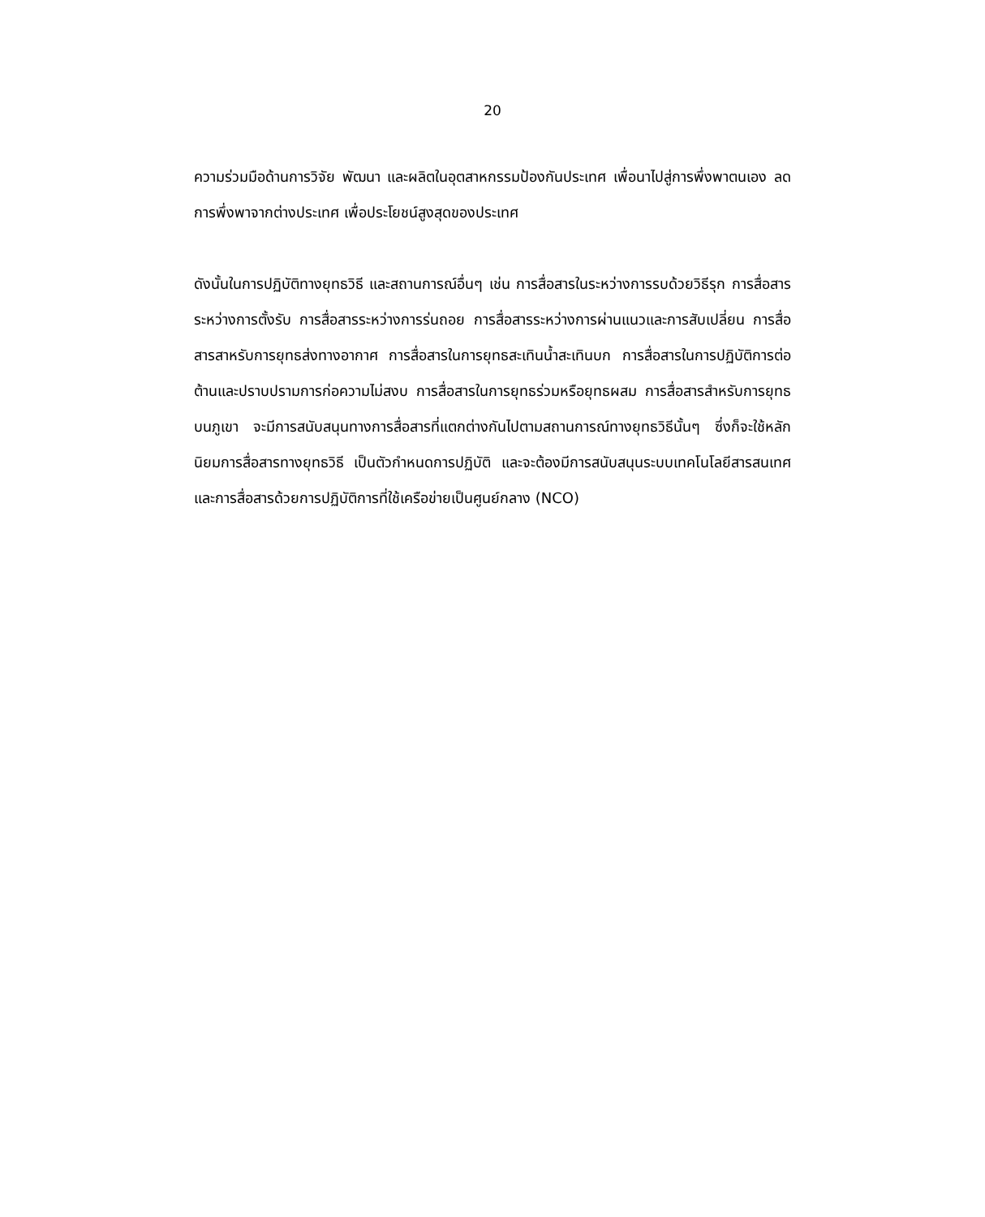20
ความร่วมมือด้านการวิจัย พัฒนา และผลิตในอุตสาหกรรมป้องกันประเทศ เพื่อนาไปสู่การพึ่งพาตนเอง ลดการพึ่งพาจากต่างประเทศ เพื่อประโยชน์สูงสุดของประเทศ
ดังนั้นในการปฏิบัติทางยุทธวิธี และสถานการณ์อื่นๆ เช่น การสื่อสารในระหว่างการรบด้วยวิธีรุก การสื่อสารระหว่างการตั้งรับ การสื่อสารระหว่างการร่นถอย การสื่อสารระหว่างการผ่านแนวและการสับเปลี่ยน การสื่อสารสาหรับการยุทธส่งทางอากาศ การสื่อสารในการยุทธสะเทินน้ำสะเทินบก การสื่อสารในการปฏิบัติการต่อต้านและปราบปรามการก่อความไม่สงบ การสื่อสารในการยุทธร่วมหรือยุทธผสม การสื่อสารสำหรับการยุทธบนภูเขา จะมีการสนับสนุนทางการสื่อสารที่แตกต่างกันไปตามสถานการณ์ทางยุทธวิธีนั้นๆ ซึ่งก็จะใช้หลักนิยมการสื่อสารทางยุทธวิธี เป็นตัวกำหนดการปฏิบัติ และจะต้องมีการสนับสนุนระบบเทคโนโลยีสารสนเทศและการสื่อสารด้วยการปฏิบัติการที่ใช้เครือข่ายเป็นศูนย์กลาง (NCO)